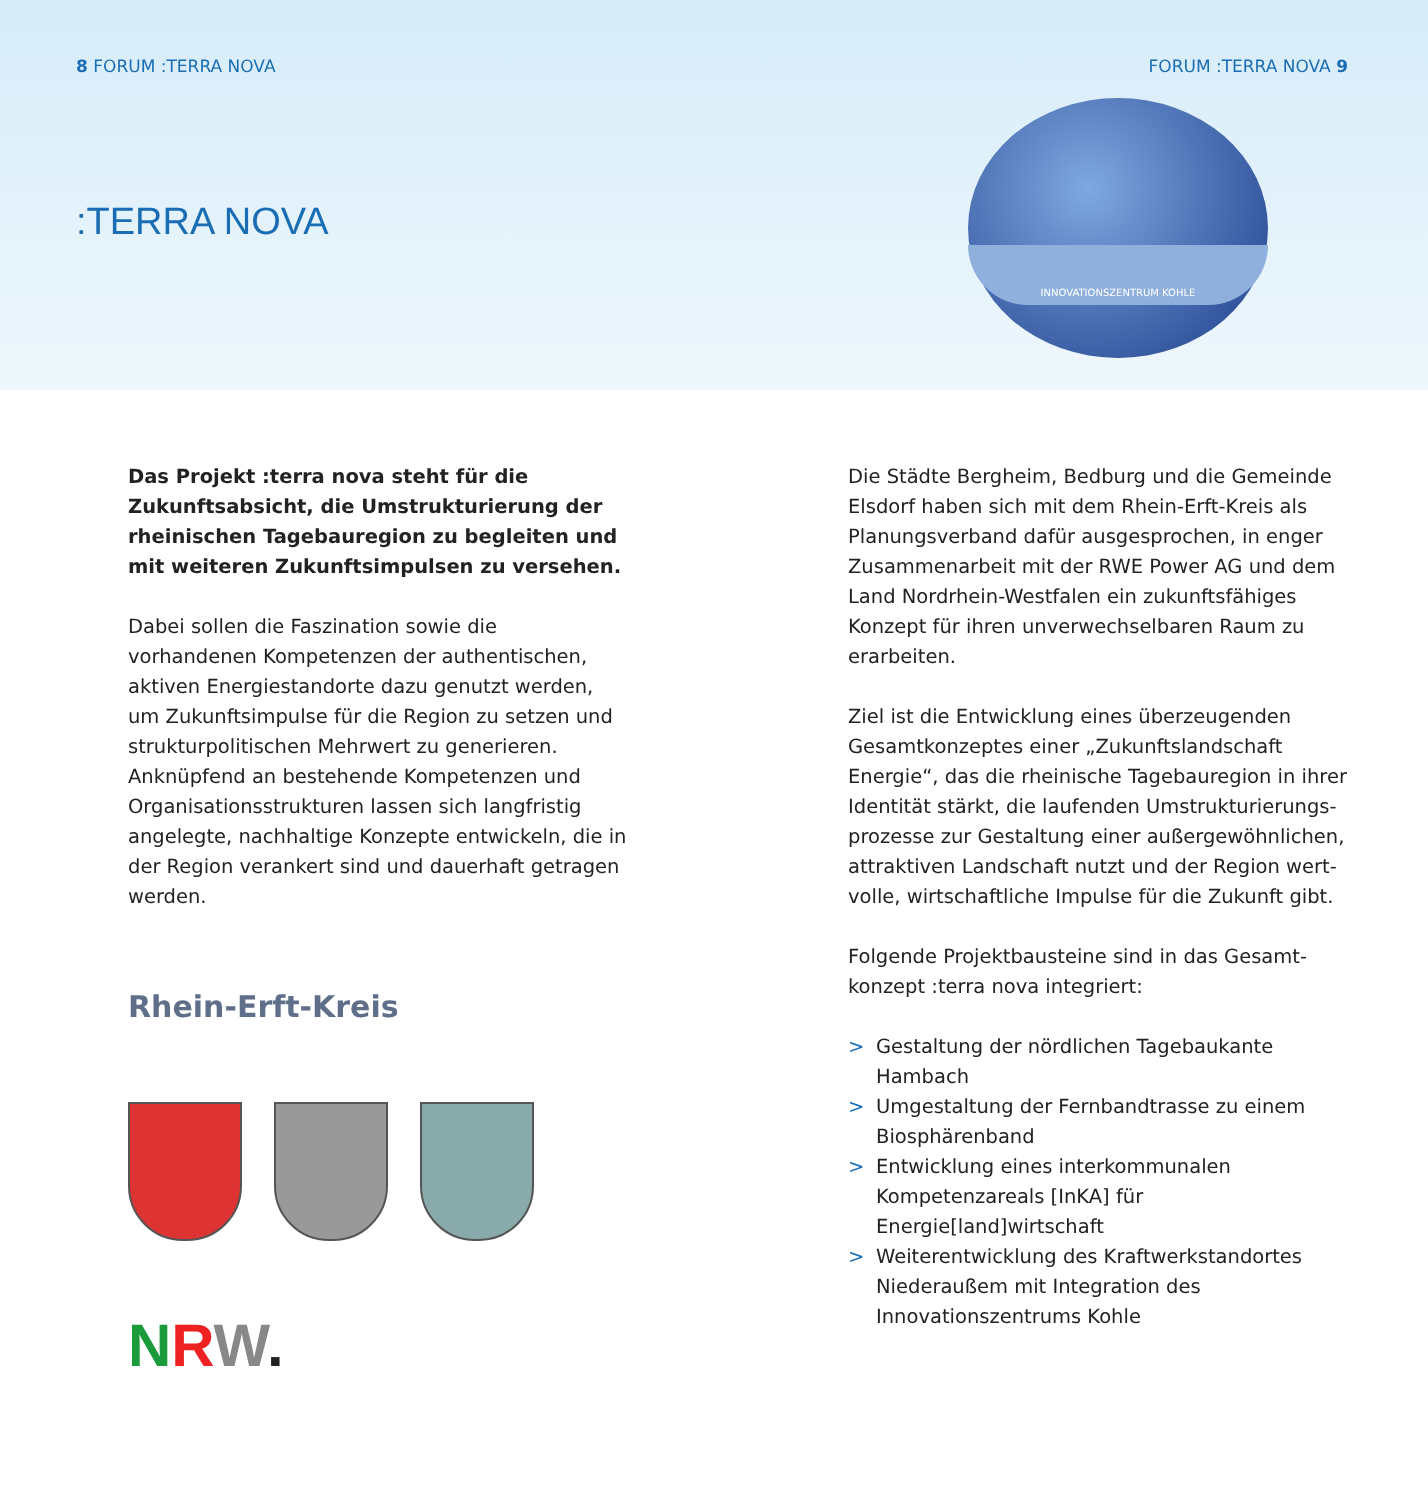8 FORUM :TERRA NOVA FORUM :TERRA NOVA 9
:TERRA NOVA
INNOVATIONSZENTRUM KOHLE
Das Projekt :terra nova steht für die Zukunfts­absicht, die Umstrukturierung der rheinischen Tagebauregion zu begleiten und mit weiteren Zukunftsimpulsen zu versehen.
Dabei sollen die Faszination sowie die vorhandenen Kompetenzen der authentischen, aktiven Energie­standorte dazu genutzt werden, um Zukunfts­impulse für die Region zu setzen und strukturpoli­tischen Mehrwert zu generieren. Anknüpfend an bestehende Kompetenzen und Organisationsstruk­turen lassen sich langfristig angelegte, nachhaltige Konzepte entwickeln, die in der Region verankert sind und dauerhaft getragen werden.
Rhein-Erft-Kreis
NRW.
Die Städte Bergheim, Bedburg und die Gemeinde Elsdorf haben sich mit dem Rhein-Erft-Kreis als Planungsverband dafür ausgesprochen, in enger Zusammenarbeit mit der RWE Power AG und dem Land Nordrhein-Westfalen ein zukunftsfähiges Konzept für ihren unverwechselbaren Raum zu erarbeiten.
Ziel ist die Entwicklung eines überzeugenden Gesamtkonzeptes einer „Zukunftslandschaft Energie“, das die rheinische Tagebauregion in ihrer Identität stärkt, die laufenden Umstrukturierungs­prozesse zur Gestaltung einer außergewöhnlichen, attraktiven Landschaft nutzt und der Region wert­volle, wirtschaftliche Impulse für die Zukunft gibt.
Folgende Projektbausteine sind in das Gesamt­konzept :terra nova integriert:
> Gestaltung der nördlichen Tagebaukante Hambach
> Umgestaltung der Fernbandtrasse zu einem Biosphärenband
> Entwicklung eines interkommunalen Kompetenz­areals [InKA] für Energie[land]wirtschaft
> Weiterentwicklung des Kraftwerkstandortes Niederaußem mit Integration des Innovationszentrums Kohle